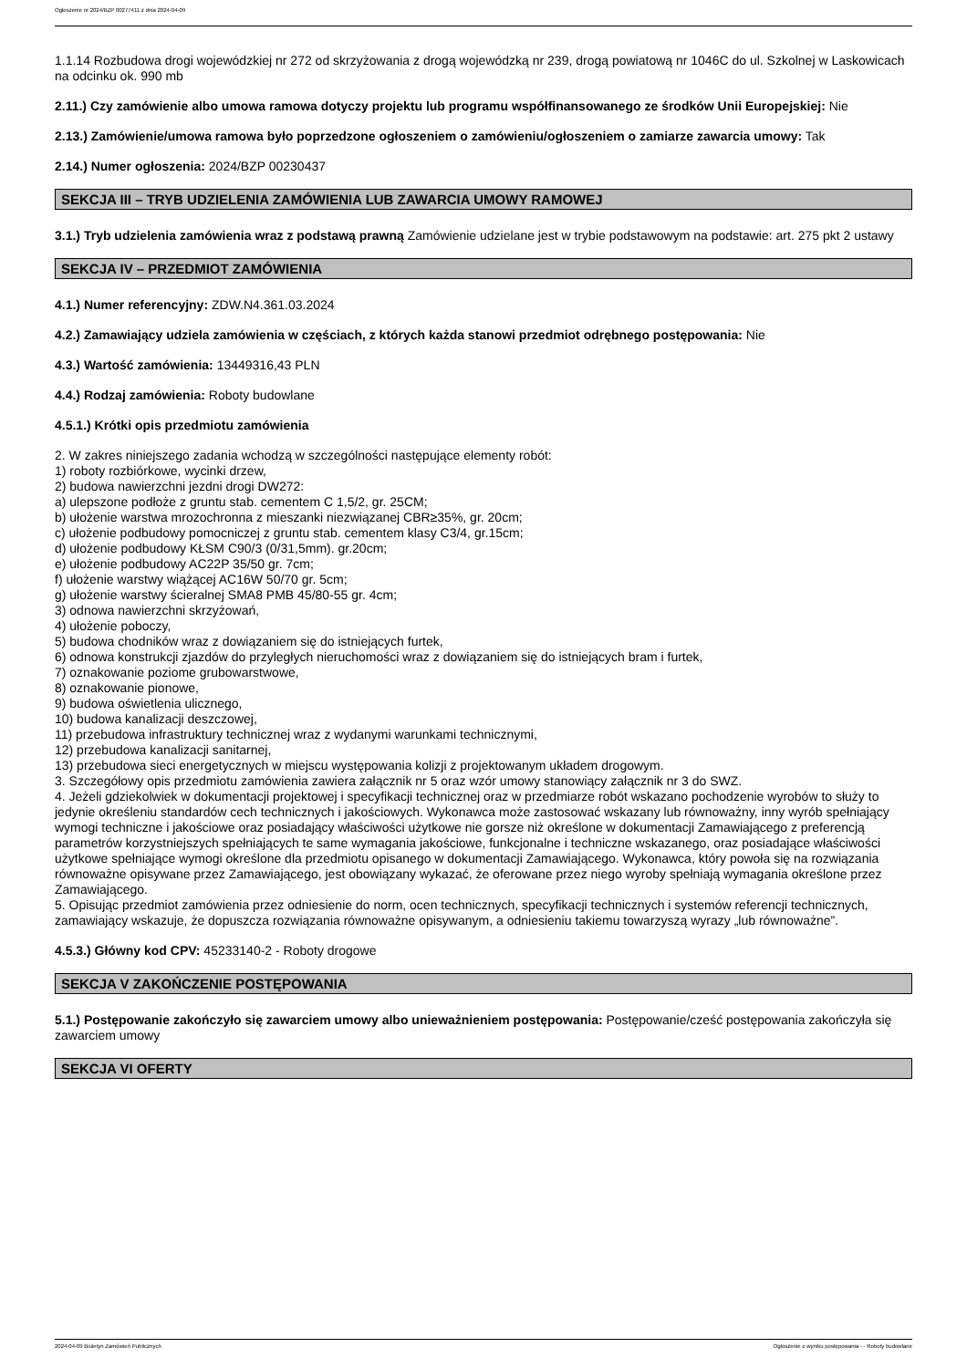Ogłoszenie nr 2024/BZP 00277411 z dnia 2024-04-09
1.1.14 Rozbudowa drogi wojewódzkiej nr 272 od skrzyżowania z drogą wojewódzką nr 239, drogą powiatową nr 1046C do ul. Szkolnej w Laskowicach na odcinku ok. 990 mb
2.11.) Czy zamówienie albo umowa ramowa dotyczy projektu lub programu współfinansowanego ze środków Unii Europejskiej: Nie
2.13.) Zamówienie/umowa ramowa było poprzedzone ogłoszeniem o zamówieniu/ogłoszeniem o zamiarze zawarcia umowy: Tak
2.14.) Numer ogłoszenia: 2024/BZP 00230437
SEKCJA III – TRYB UDZIELENIA ZAMÓWIENIA LUB ZAWARCIA UMOWY RAMOWEJ
3.1.) Tryb udzielenia zamówienia wraz z podstawą prawną Zamówienie udzielane jest w trybie podstawowym na podstawie: art. 275 pkt 2 ustawy
SEKCJA IV – PRZEDMIOT ZAMÓWIENIA
4.1.) Numer referencyjny: ZDW.N4.361.03.2024
4.2.) Zamawiający udziela zamówienia w częściach, z których każda stanowi przedmiot odrębnego postępowania: Nie
4.3.) Wartość zamówienia: 13449316,43 PLN
4.4.) Rodzaj zamówienia: Roboty budowlane
4.5.1.) Krótki opis przedmiotu zamówienia
2. W zakres niniejszego zadania wchodzą w szczególności następujące elementy robót:
1) roboty rozbiórkowe, wycinki drzew,
2) budowa nawierzchni jezdni drogi DW272:
a) ulepszone podłoże z gruntu stab. cementem C 1,5/2, gr. 25CM;
b) ułożenie warstwa mrozochronna z mieszanki niezwiązanej CBR≥35%, gr. 20cm;
c) ułożenie podbudowy pomocniczej z gruntu stab. cementem klasy C3/4, gr.15cm;
d) ułożenie podbudowy KŁSM C90/3 (0/31,5mm). gr.20cm;
e) ułożenie podbudowy AC22P 35/50 gr. 7cm;
f) ułożenie warstwy wiążącej AC16W 50/70 gr. 5cm;
g) ułożenie warstwy ścieralnej SMA8 PMB 45/80-55 gr. 4cm;
3) odnowa nawierzchni skrzyżowań,
4) ułożenie poboczy,
5) budowa chodników wraz z dowiązaniem się do istniejących furtek,
6) odnowa konstrukcji zjazdów do przyległych nieruchomości wraz z dowiązaniem się do istniejących bram i furtek,
7) oznakowanie poziome grubowarstwowe,
8) oznakowanie pionowe,
9) budowa oświetlenia ulicznego,
10) budowa kanalizacji deszczowej,
11) przebudowa infrastruktury technicznej wraz z wydanymi warunkami technicznymi,
12) przebudowa kanalizacji sanitarnej,
13) przebudowa sieci energetycznych w miejscu występowania kolizji z projektowanym układem drogowym.
3. Szczegółowy opis przedmiotu zamówienia zawiera załącznik nr 5 oraz wzór umowy stanowiący załącznik nr 3 do SWZ.
4. Jeżeli gdziekolwiek w dokumentacji projektowej i specyfikacji technicznej oraz w przedmiarze robót wskazano pochodzenie wyrobów to służy to jedynie określeniu standardów cech technicznych i jakościowych. Wykonawca może zastosować wskazany lub równoważny, inny wyrób spełniający wymogi techniczne i jakościowe oraz posiadający właściwości użytkowe nie gorsze niż określone w dokumentacji Zamawiającego z preferencją parametrów korzystniejszych spełniających te same wymagania jakościowe, funkcjonalne i techniczne wskazanego, oraz posiadające właściwości użytkowe spełniające wymogi określone dla przedmiotu opisanego w dokumentacji Zamawiającego. Wykonawca, który powoła się na rozwiązania równoważne opisywane przez Zamawiającego, jest obowiązany wykazać, że oferowane przez niego wyroby spełniają wymagania określone przez Zamawiającego.
5. Opisując przedmiot zamówienia przez odniesienie do norm, ocen technicznych, specyfikacji technicznych i systemów referencji technicznych, zamawiający wskazuje, że dopuszcza rozwiązania równoważne opisywanym, a odniesieniu takiemu towarzyszą wyrazy „lub równoważne”.
4.5.3.) Główny kod CPV: 45233140-2 - Roboty drogowe
SEKCJA V ZAKOŃCZENIE POSTĘPOWANIA
5.1.) Postępowanie zakończyło się zawarciem umowy albo unieważnieniem postępowania: Postępowanie/cześć postępowania zakończyła się zawarciem umowy
SEKCJA VI OFERTY
2024-04-09 Biuletyn Zamówień Publicznych Ogłoszenie o wyniku postępowania - - Roboty budowlane